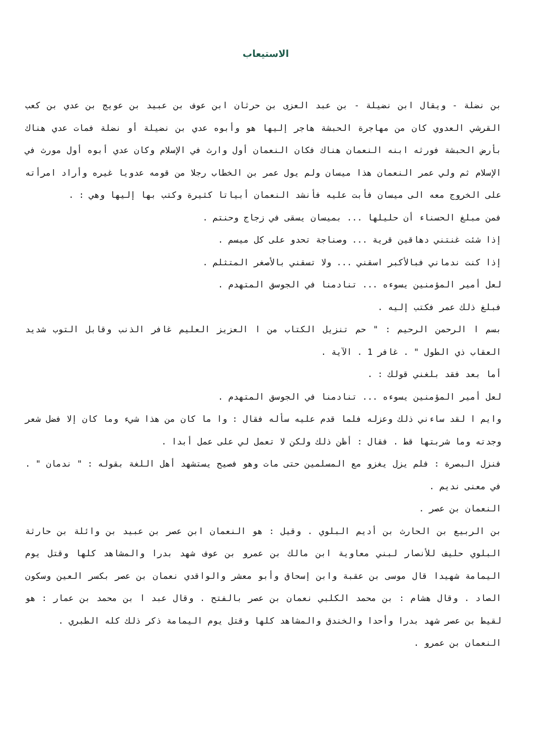الاستيعاب
بن نضلة - ويقال ابن نضيلة - بن عبد العزى بن حرثان ابن عوف بن عبيد بن عويج بن عدي بن كعب القرشي العدوي كان من مهاجرة الحبشة هاجر إليها هو وأبوه عدي بن نضيلة أو نضلة فمات عدي هناك بأرض الحبشة فورثه ابنه النعمان هناك فكان النعمان أول وارث في الإسلام وكان عدي أبوه أول مورث في الإسلام ثم ولي عمر النعمان هذا ميسان ولم يول عمر بن الخطاب رجلا من قومه عدويا غيره وأراد امرأته على الخروج معه الى ميسان فأبت عليه فأنشد النعمان أبياتا كثيرة وكتب بها إليها وهي : .
فمن مبلغ الحسناء أن حليلها ... بميسان يسقى في زجاج وحنتم .
إذا شئت غنتني دهاقين قرية ... وصناجة تحدو على كل ميسم .
إذا كنت ندماني فبالأكبر اسقني ... ولا تسقني بالأصغر المتثلم .
لعل أمير المؤمنين يسوءه ... تنادمنا في الجوسق المتهدم .
فبلغ ذلك عمر فكتب إليه .
بسم ا الرحمن الرحيم : " حم تنزيل الكتاب من ا العزيز العليم غافر الذنب وقابل التوب شديد العقاب ذي الطول " . غافر 1 . الآية .
أما بعد فقد بلغني قولك : .
لعل أمير المؤمنين يسوءه ... تنادمنا في الجوسق المتهدم .
وايم ا لقد ساءني ذلك وعزله فلما قدم عليه سأله فقال : وا ما كان من هذا شيء وما كان إلا فضل شعر وجدته وما شربتها قط . فقال : أظن ذلك ولكن لا تعمل لي على عمل أبدا .
فنزل البصرة : فلم يزل يغزو مع المسلمين حتى مات وهو فصيح يستشهد أهل اللغة بقوله : " ندمان " . في معنى نديم .
النعمان بن عصر .
بن الربيع بن الحارث بن أديم البلوي . وقيل : هو النعمان ابن عصر بن عبيد بن وائلة بن حارثة البلوي حليف للأنصار لبني معاوية ابن مالك بن عمرو بن عوف شهد بدرا والمشاهد كلها وقتل يوم اليمامة شهيدا قال موسى بن عقبة وابن إسحاق وأبو معشر والواقدي نعمان بن عصر بكسر العين وسكون الصاد . وقال هشام : بن محمد الكلبي نعمان بن عصر بالفتح . وقال عبد ا بن محمد بن عمار : هو لقيط بن عصر شهد بدرا وأحدا والخندق والمشاهد كلها وقتل يوم اليمامة ذكر ذلك كله الطبري .
النعمان بن عمرو .